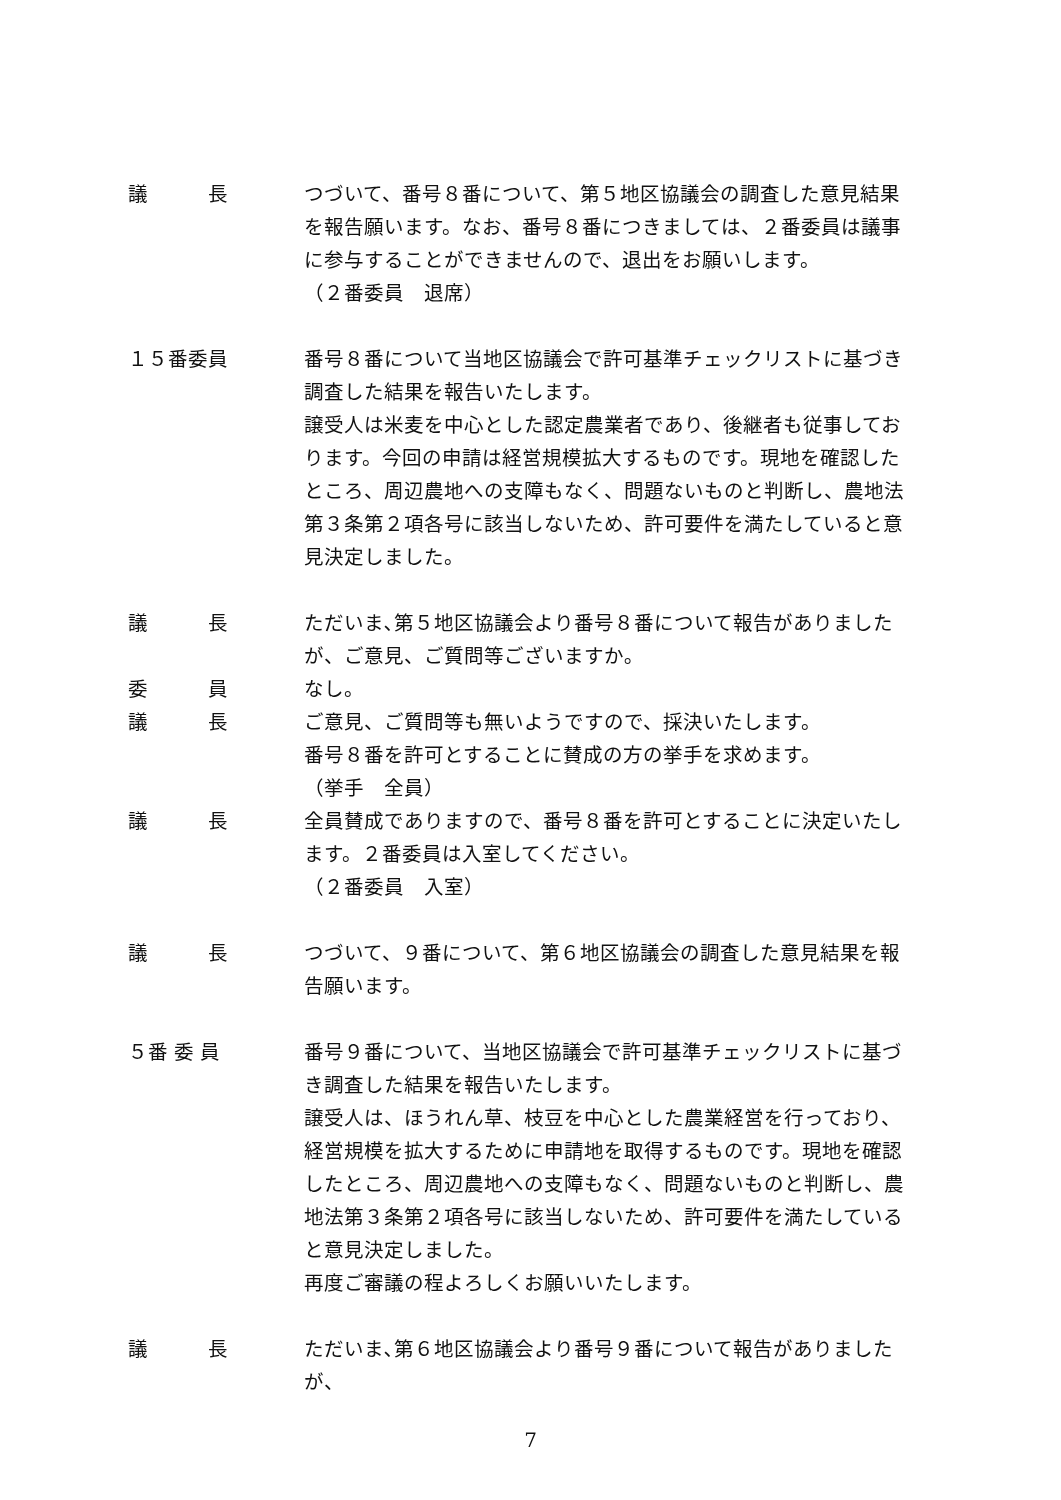議　　　長 つづいて、番号８番について、第５地区協議会の調査した意見結果を報告願います。なお、番号８番につきましては、２番委員は議事に参与することができませんので、退出をお願いします。
（２番委員　退席）
１５番委員 番号８番について当地区協議会で許可基準チェックリストに基づき調査した結果を報告いたします。
譲受人は米麦を中心とした認定農業者であり、後継者も従事しております。今回の申請は経営規模拡大するものです。現地を確認したところ、周辺農地への支障もなく、問題ないものと判断し、農地法第３条第２項各号に該当しないため、許可要件を満たしていると意見決定しました。
議　　　長 ただいま､第５地区協議会より番号８番について報告がありましたが、ご意見、ご質問等ございますか｡
委　　　員 なし。
議　　　長 ご意見、ご質問等も無いようですので、採決いたします。
番号８番を許可とすることに賛成の方の挙手を求めます。
（挙手　全員）
議　　　長 全員賛成でありますので、番号８番を許可とすることに決定いたします。２番委員は入室してください。
（２番委員　入室）
議　　　長 つづいて、９番について、第６地区協議会の調査した意見結果を報告願います。
５番 委 員 番号９番について、当地区協議会で許可基準チェックリストに基づき調査した結果を報告いたします。
譲受人は、ほうれん草、枝豆を中心とした農業経営を行っており、経営規模を拡大するために申請地を取得するものです。現地を確認したところ、周辺農地への支障もなく、問題ないものと判断し、農地法第３条第２項各号に該当しないため、許可要件を満たしていると意見決定しました。
再度ご審議の程よろしくお願いいたします。
議　　　長 ただいま､第６地区協議会より番号９番について報告がありましたが、
7